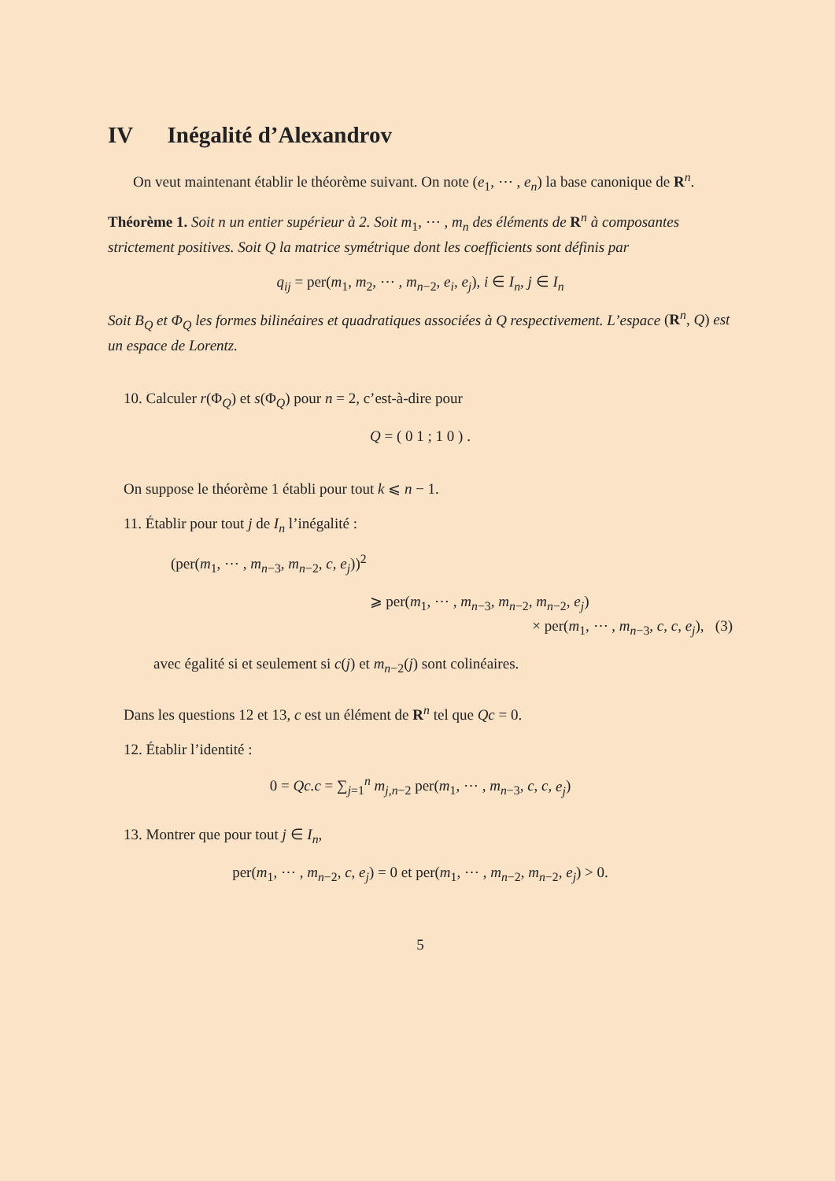IV Inégalité d’Alexandrov
On veut maintenant établir le théorème suivant. On note (e<sub>1</sub>, ⋯ , e<sub>n</sub>) la base canonique de R<sup>n</sup>.
Théorème 1. Soit n un entier supérieur à 2. Soit m<sub>1</sub>, ⋯ , m<sub>n</sub> des éléments de R<sup>n</sup> à composantes strictement positives. Soit Q la matrice symétrique dont les coefficients sont définis par
q<sub>ij</sub> = per(m<sub>1</sub>, m<sub>2</sub>, ⋯ , m<sub>n−2</sub>, e<sub>i</sub>, e<sub>j</sub>), i ∈ I<sub>n</sub>, j ∈ I<sub>n</sub>
Soit B<sub>Q</sub> et Φ<sub>Q</sub> les formes bilinéaires et quadratiques associées à Q respectivement. L’espace (R<sup>n</sup>, Q) est un espace de Lorentz.
10. Calculer r(Φ<sub>Q</sub>) et s(Φ<sub>Q</sub>) pour n = 2, c’est-à-dire pour
Q = ( 0 1 ; 1 0 ) .
On suppose le théorème 1 établi pour tout k ⩽ n − 1.
11. Établir pour tout j de I<sub>n</sub> l’inégalité :
(per(m<sub>1</sub>, ⋯ , m<sub>n−3</sub>, m<sub>n−2</sub>, c, e<sub>j</sub>))<sup>2</sup>
⩾ per(m<sub>1</sub>, ⋯ , m<sub>n−3</sub>, m<sub>n−2</sub>, m<sub>n−2</sub>, e<sub>j</sub>)
× per(m<sub>1</sub>, ⋯ , m<sub>n−3</sub>, c, c, e<sub>j</sub>), (3)
avec égalité si et seulement si c(j) et m<sub>n−2</sub>(j) sont colinéaires.
Dans les questions 12 et 13, c est un élément de R<sup>n</sup> tel que Qc = 0.
12. Établir l’identité :
0 = Qc.c = ∑<sub>j=1</sub><sup>n</sup> m<sub>j,n−2</sub> per(m<sub>1</sub>, ⋯ , m<sub>n−3</sub>, c, c, e<sub>j</sub>)
13. Montrer que pour tout j ∈ I<sub>n</sub>,
per(m<sub>1</sub>, ⋯ , m<sub>n−2</sub>, c, e<sub>j</sub>) = 0 et per(m<sub>1</sub>, ⋯ , m<sub>n−2</sub>, m<sub>n−2</sub>, e<sub>j</sub>) > 0.
5